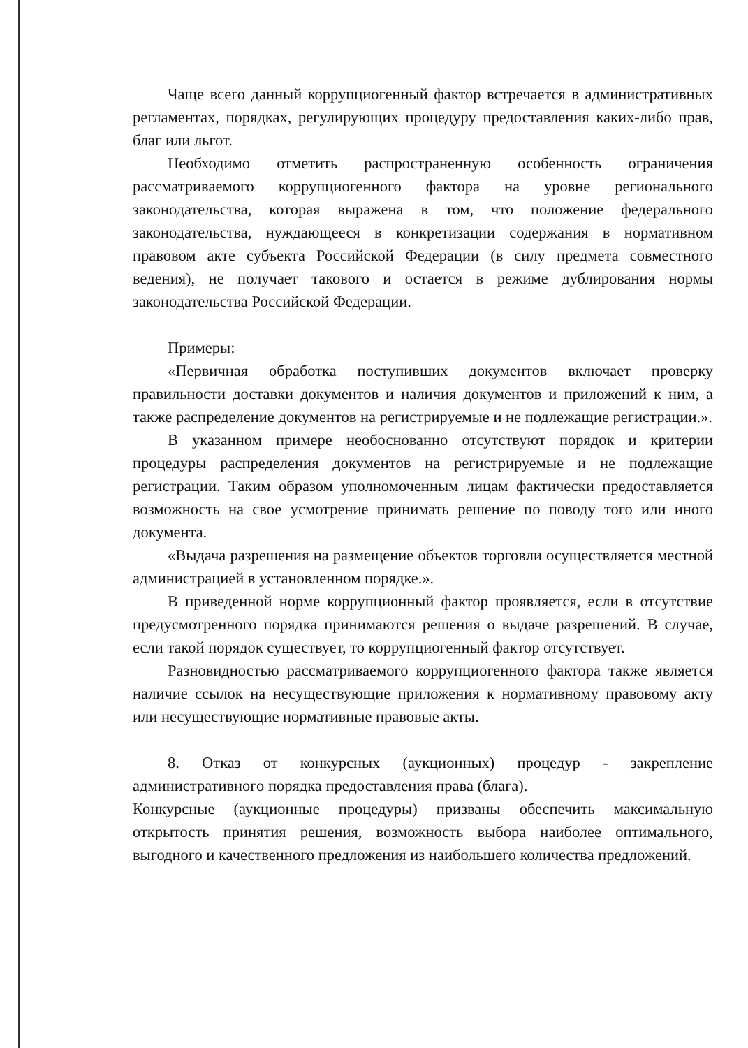Чаще всего данный коррупциогенный фактор встречается в административных регламентах, порядках, регулирующих процедуру предоставления каких-либо прав, благ или льгот.
Необходимо отметить распространенную особенность ограничения рассматриваемого коррупциогенного фактора на уровне регионального законодательства, которая выражена в том, что положение федерального законодательства, нуждающееся в конкретизации содержания в нормативном правовом акте субъекта Российской Федерации (в силу предмета совместного ведения), не получает такового и остается в режиме дублирования нормы законодательства Российской Федерации.
Примеры:
«Первичная обработка поступивших документов включает проверку правильности доставки документов и наличия документов и приложений к ним, а также распределение документов на регистрируемые и не подлежащие регистрации.».
В указанном примере необоснованно отсутствуют порядок и критерии процедуры распределения документов на регистрируемые и не подлежащие регистрации. Таким образом уполномоченным лицам фактически предоставляется возможность на свое усмотрение принимать решение по поводу того или иного документа.
«Выдача разрешения на размещение объектов торговли осуществляется местной администрацией в установленном порядке.».
В приведенной норме коррупционный фактор проявляется, если в отсутствие предусмотренного порядка принимаются решения о выдаче разрешений. В случае, если такой порядок существует, то коррупциогенный фактор отсутствует.
Разновидностью рассматриваемого коррупциогенного фактора также является наличие ссылок на несуществующие приложения к нормативному правовому акту или несуществующие нормативные правовые акты.
8. Отказ от конкурсных (аукционных) процедур - закрепление административного порядка предоставления права (блага).
Конкурсные (аукционные процедуры) призваны обеспечить максимальную открытость принятия решения, возможность выбора наиболее оптимального, выгодного и качественного предложения из наибольшего количества предложений.